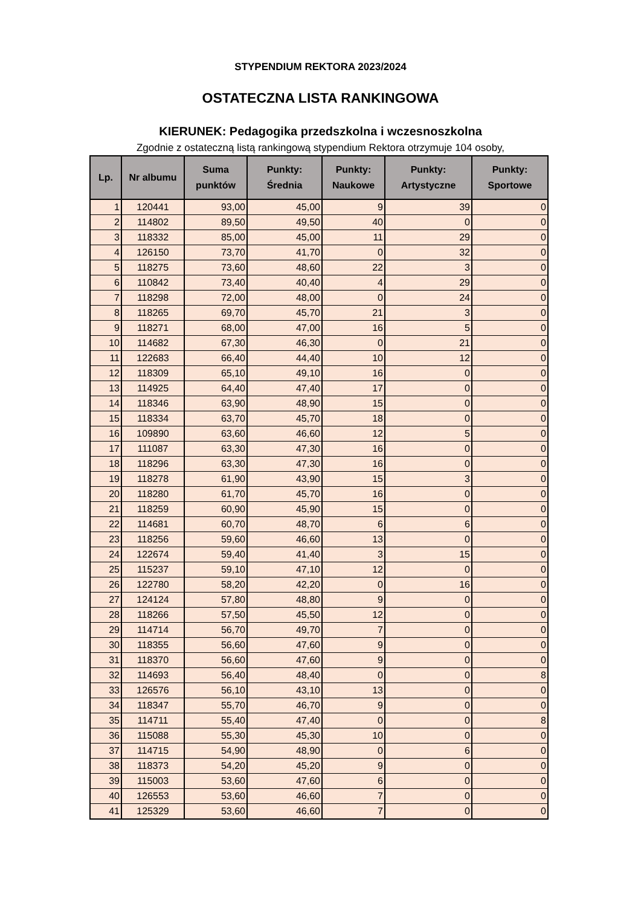STYPENDIUM REKTORA 2023/2024
OSTATECZNA LISTA RANKINGOWA
KIERUNEK: Pedagogika przedszkolna i wczesnoszkolna
Zgodnie z ostateczną listą rankingową stypendium Rektora otrzymuje 104 osoby,
| Lp. | Nr albumu | Suma punktów | Punkty: Średnia | Punkty: Naukowe | Punkty: Artystyczne | Punkty: Sportowe |
| --- | --- | --- | --- | --- | --- | --- |
| 1 | 120441 | 93,00 | 45,00 | 9 | 39 | 0 |
| 2 | 114802 | 89,50 | 49,50 | 40 | 0 | 0 |
| 3 | 118332 | 85,00 | 45,00 | 11 | 29 | 0 |
| 4 | 126150 | 73,70 | 41,70 | 0 | 32 | 0 |
| 5 | 118275 | 73,60 | 48,60 | 22 | 3 | 0 |
| 6 | 110842 | 73,40 | 40,40 | 4 | 29 | 0 |
| 7 | 118298 | 72,00 | 48,00 | 0 | 24 | 0 |
| 8 | 118265 | 69,70 | 45,70 | 21 | 3 | 0 |
| 9 | 118271 | 68,00 | 47,00 | 16 | 5 | 0 |
| 10 | 114682 | 67,30 | 46,30 | 0 | 21 | 0 |
| 11 | 122683 | 66,40 | 44,40 | 10 | 12 | 0 |
| 12 | 118309 | 65,10 | 49,10 | 16 | 0 | 0 |
| 13 | 114925 | 64,40 | 47,40 | 17 | 0 | 0 |
| 14 | 118346 | 63,90 | 48,90 | 15 | 0 | 0 |
| 15 | 118334 | 63,70 | 45,70 | 18 | 0 | 0 |
| 16 | 109890 | 63,60 | 46,60 | 12 | 5 | 0 |
| 17 | 111087 | 63,30 | 47,30 | 16 | 0 | 0 |
| 18 | 118296 | 63,30 | 47,30 | 16 | 0 | 0 |
| 19 | 118278 | 61,90 | 43,90 | 15 | 3 | 0 |
| 20 | 118280 | 61,70 | 45,70 | 16 | 0 | 0 |
| 21 | 118259 | 60,90 | 45,90 | 15 | 0 | 0 |
| 22 | 114681 | 60,70 | 48,70 | 6 | 6 | 0 |
| 23 | 118256 | 59,60 | 46,60 | 13 | 0 | 0 |
| 24 | 122674 | 59,40 | 41,40 | 3 | 15 | 0 |
| 25 | 115237 | 59,10 | 47,10 | 12 | 0 | 0 |
| 26 | 122780 | 58,20 | 42,20 | 0 | 16 | 0 |
| 27 | 124124 | 57,80 | 48,80 | 9 | 0 | 0 |
| 28 | 118266 | 57,50 | 45,50 | 12 | 0 | 0 |
| 29 | 114714 | 56,70 | 49,70 | 7 | 0 | 0 |
| 30 | 118355 | 56,60 | 47,60 | 9 | 0 | 0 |
| 31 | 118370 | 56,60 | 47,60 | 9 | 0 | 0 |
| 32 | 114693 | 56,40 | 48,40 | 0 | 0 | 8 |
| 33 | 126576 | 56,10 | 43,10 | 13 | 0 | 0 |
| 34 | 118347 | 55,70 | 46,70 | 9 | 0 | 0 |
| 35 | 114711 | 55,40 | 47,40 | 0 | 0 | 8 |
| 36 | 115088 | 55,30 | 45,30 | 10 | 0 | 0 |
| 37 | 114715 | 54,90 | 48,90 | 0 | 6 | 0 |
| 38 | 118373 | 54,20 | 45,20 | 9 | 0 | 0 |
| 39 | 115003 | 53,60 | 47,60 | 6 | 0 | 0 |
| 40 | 126553 | 53,60 | 46,60 | 7 | 0 | 0 |
| 41 | 125329 | 53,60 | 46,60 | 7 | 0 | 0 |